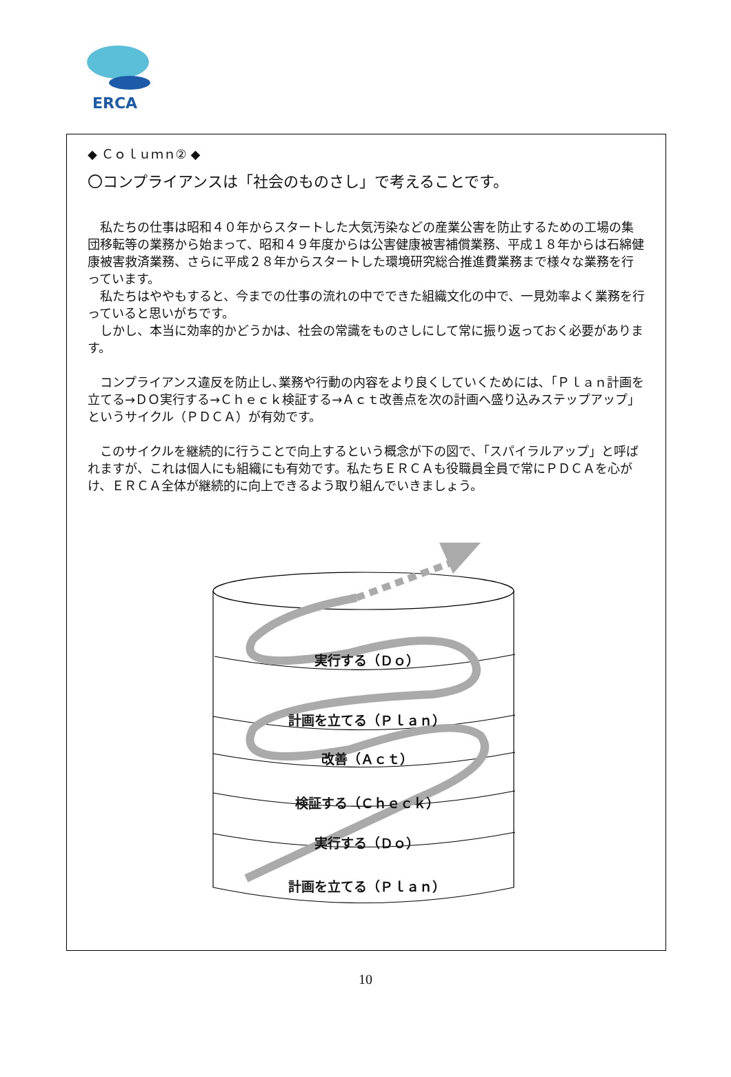ERCA
◆ Ｃｏｌｕｍｎ② ◆
〇コンプライアンスは「社会のものさし」で考えることです。
　私たちの仕事は昭和４０年からスタートした大気汚染などの産業公害を防止するための工場の集団移転等の業務から始まって、昭和４９年度からは公害健康被害補償業務、平成１８年からは石綿健康被害救済業務、さらに平成２８年からスタートした環境研究総合推進費業務まで様々な業務を行っています。
　私たちはややもすると、今までの仕事の流れの中でできた組織文化の中で、一見効率よく業務を行っていると思いがちです。
　しかし、本当に効率的かどうかは、社会の常識をものさしにして常に振り返っておく必要があります。
　コンプライアンス違反を防止し､業務や行動の内容をより良くしていくためには､「Ｐｌａｎ計画を立てる→ＤＯ実行する→Ｃｈｅｃｋ検証する→Ａｃｔ改善点を次の計画へ盛り込みステップアップ」というサイクル（ＰＤＣＡ）が有効です。
　このサイクルを継続的に行うことで向上するという概念が下の図で､「スパイラルアップ」と呼ばれますが、これは個人にも組織にも有効です。私たちＥＲＣＡも役職員全員で常にＰＤＣＡを心がけ、ＥＲＣＡ全体が継続的に向上できるよう取り組んでいきましょう。
実行する（Ｄｏ）
計画を立てる（Ｐｌａｎ）
改善（Ａｃｔ）
検証する（Ｃｈｅｃｋ）
実行する（Ｄｏ）
計画を立てる（Ｐｌａｎ）
10